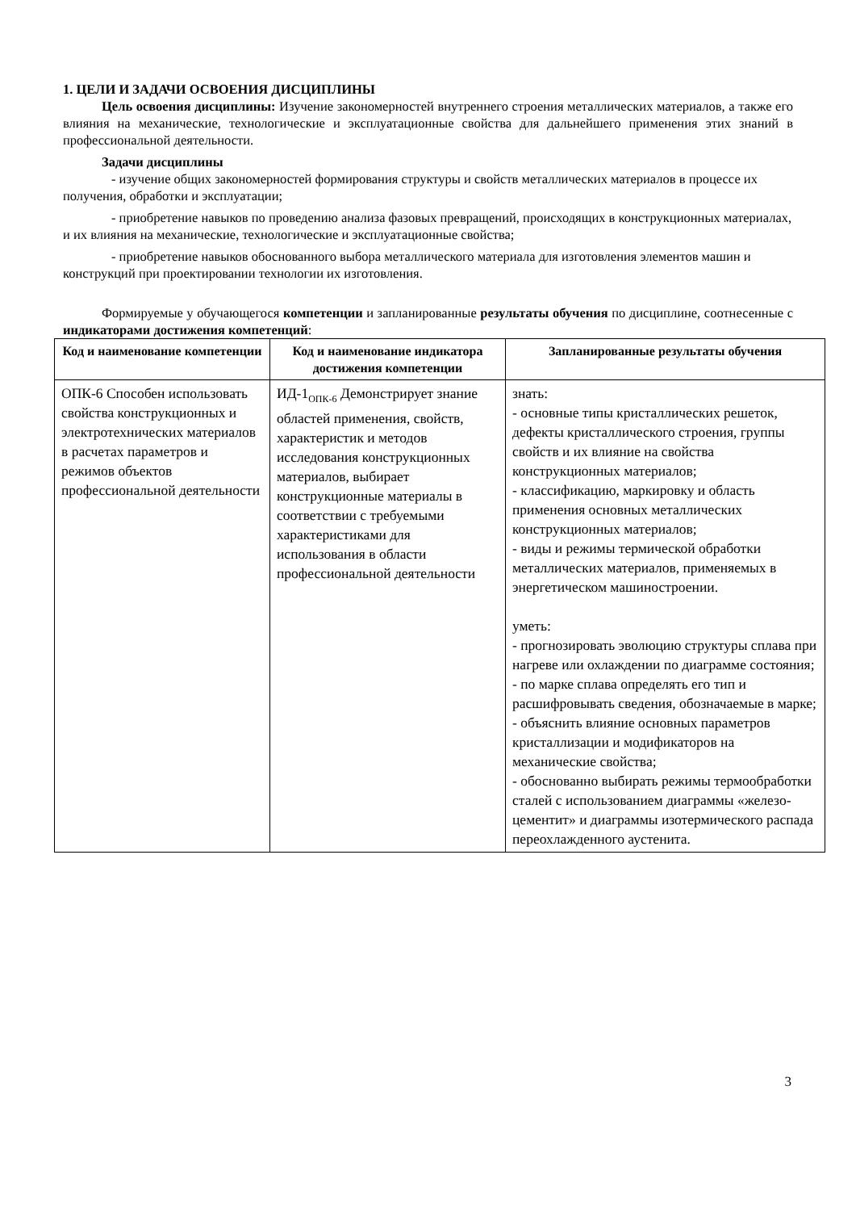1. ЦЕЛИ И ЗАДАЧИ ОСВОЕНИЯ ДИСЦИПЛИНЫ
Цель освоения дисциплины: Изучение закономерностей внутреннего строения металлических материалов, а также его влияния на механические, технологические и эксплуатационные свойства для дальнейшего применения этих знаний в профессиональной деятельности.
Задачи дисциплины
- изучение общих закономерностей формирования структуры и свойств металлических материалов в процессе их получения, обработки и эксплуатации;
- приобретение навыков по проведению анализа фазовых превращений, происходящих в конструкционных материалах, и их влияния на механические, технологические и эксплуатационные свойства;
- приобретение навыков обоснованного выбора металлического материала для изготовления элементов машин и конструкций при проектировании технологии их изготовления.
Формируемые у обучающегося компетенции и запланированные результаты обучения по дисциплине, соотнесенные с индикаторами достижения компетенций:
| Код и наименование компетенции | Код и наименование индикатора достижения компетенции | Запланированные результаты обучения |
| --- | --- | --- |
| ОПК-6 Способен использовать свойства конструкционных и электротехнических материалов в расчетах параметров и режимов объектов профессиональной деятельности | ИД-1<sub>ОПК-6</sub> Демонстрирует знание областей применения, свойств, характеристик и методов исследования конструкционных материалов, выбирает конструкционные материалы в соответствии с требуемыми характеристиками для использования в области профессиональной деятельности | знать: - основные типы кристаллических решеток, дефекты кристаллического строения, группы свойств и их влияние на свойства конструкционных материалов; - классификацию, маркировку и область применения основных металлических конструкционных материалов; - виды и режимы термической обработки металлических материалов, применяемых в энергетическом машиностроении. уметь: - прогнозировать эволюцию структуры сплава при нагреве или охлаждении по диаграмме состояния; - по марке сплава определять его тип и расшифровывать сведения, обозначаемые в марке; - объяснить влияние основных параметров кристаллизации и модификаторов на механические свойства; - обоснованно выбирать режимы термообработки сталей с использованием диаграммы «железо-цементит» и диаграммы изотермического распада переохлажденного аустенита. |
3